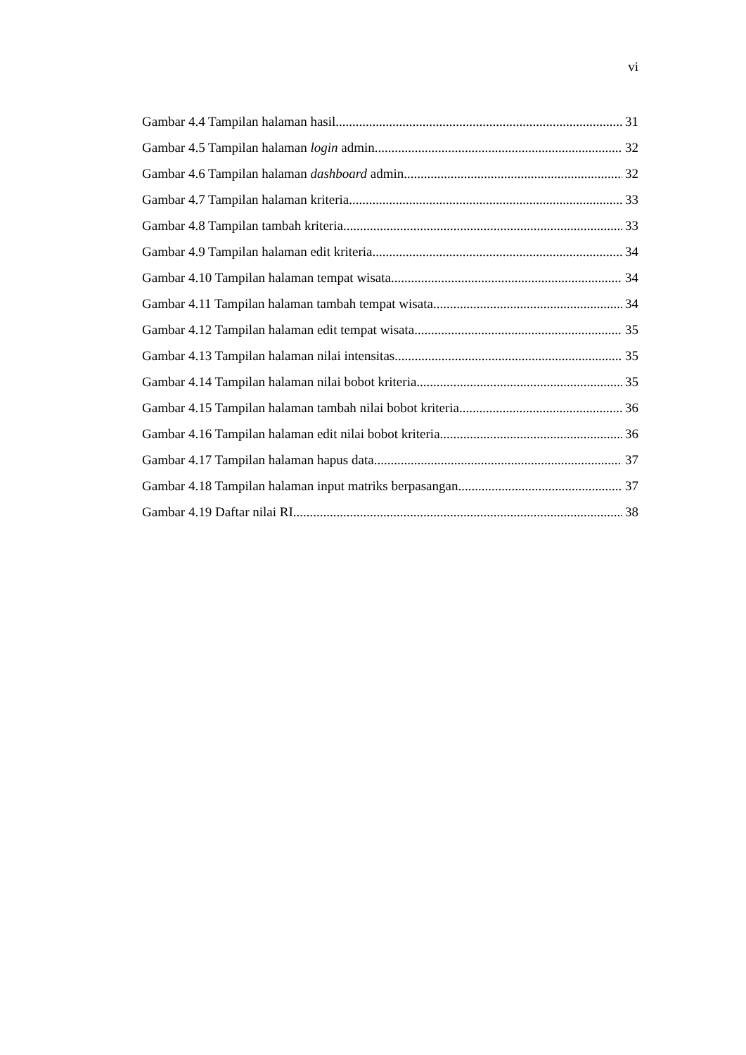vi
Gambar 4.4 Tampilan halaman hasil 31
Gambar 4.5 Tampilan halaman login admin 32
Gambar 4.6 Tampilan halaman dashboard admin 32
Gambar 4.7 Tampilan halaman kriteria 33
Gambar 4.8 Tampilan tambah kriteria 33
Gambar 4.9 Tampilan halaman edit kriteria 34
Gambar 4.10 Tampilan halaman tempat wisata 34
Gambar 4.11 Tampilan halaman tambah tempat wisata 34
Gambar 4.12 Tampilan halaman edit tempat wisata 35
Gambar 4.13 Tampilan halaman nilai intensitas 35
Gambar 4.14 Tampilan halaman nilai bobot kriteria 35
Gambar 4.15 Tampilan halaman tambah nilai bobot kriteria 36
Gambar 4.16 Tampilan halaman edit nilai bobot kriteria 36
Gambar 4.17 Tampilan halaman hapus data 37
Gambar 4.18 Tampilan halaman input matriks berpasangan 37
Gambar 4.19 Daftar nilai RI 38